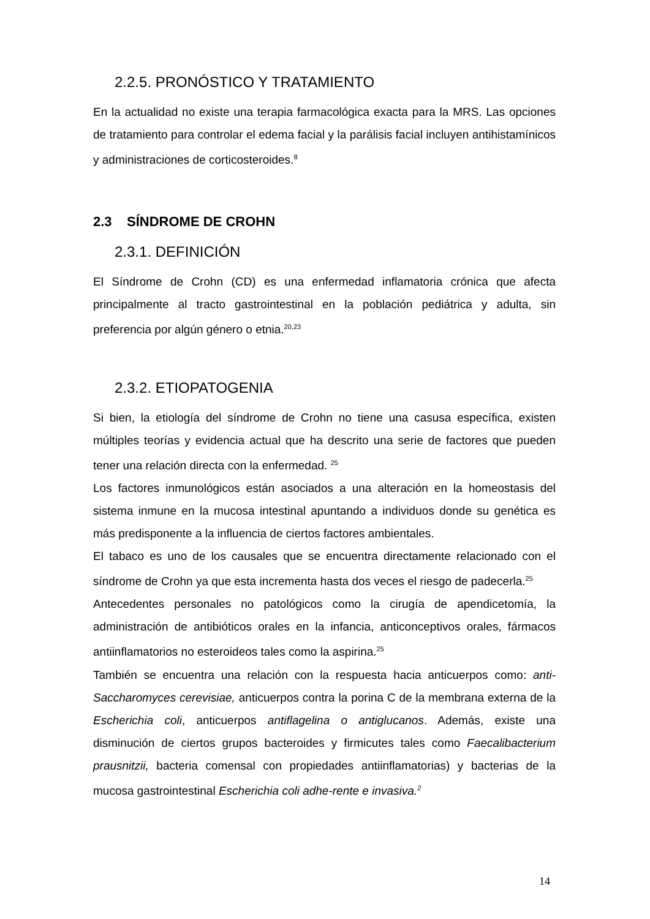2.2.5. PRONÓSTICO Y TRATAMIENTO
En la actualidad no existe una terapia farmacológica exacta para la MRS. Las opciones de tratamiento para controlar el edema facial y la parálisis facial incluyen antihistamínicos y administraciones de corticosteroides.<sup>8</sup>
2.3 SÍNDROME DE CROHN
2.3.1. DEFINICIÓN
El Síndrome de Crohn (CD) es una enfermedad inflamatoria crónica que afecta principalmente al tracto gastrointestinal en la población pediátrica y adulta, sin preferencia por algún género o etnia.<sup>20,23</sup>
2.3.2. ETIOPATOGENIA
Si bien, la etiología del síndrome de Crohn no tiene una casusa específica, existen múltiples teorías y evidencia actual que ha descrito una serie de factores que pueden tener una relación directa con la enfermedad. <sup>25</sup>
Los factores inmunológicos están asociados a una alteración en la homeostasis del sistema inmune en la mucosa intestinal apuntando a individuos donde su genética es más predisponente a la influencia de ciertos factores ambientales.
El tabaco es uno de los causales que se encuentra directamente relacionado con el síndrome de Crohn ya que esta incrementa hasta dos veces el riesgo de padecerla.<sup>25</sup>
Antecedentes personales no patológicos como la cirugía de apendicetomía, la administración de antibióticos orales en la infancia, anticonceptivos orales, fármacos antiinflamatorios no esteroideos tales como la aspirina.<sup>25</sup>
También se encuentra una relación con la respuesta hacia anticuerpos como: anti-Saccharomyces cerevisiae, anticuerpos contra la porina C de la membrana externa de la Escherichia coli, anticuerpos antiflagelina o antiglucanos. Además, existe una disminución de ciertos grupos bacteroides y firmicutes tales como Faecalibacterium prausnitzii, bacteria comensal con propiedades antiinflamatorias) y bacterias de la mucosa gastrointestinal Escherichia coli adhe-rente e invasiva.<sup>2</sup>
14